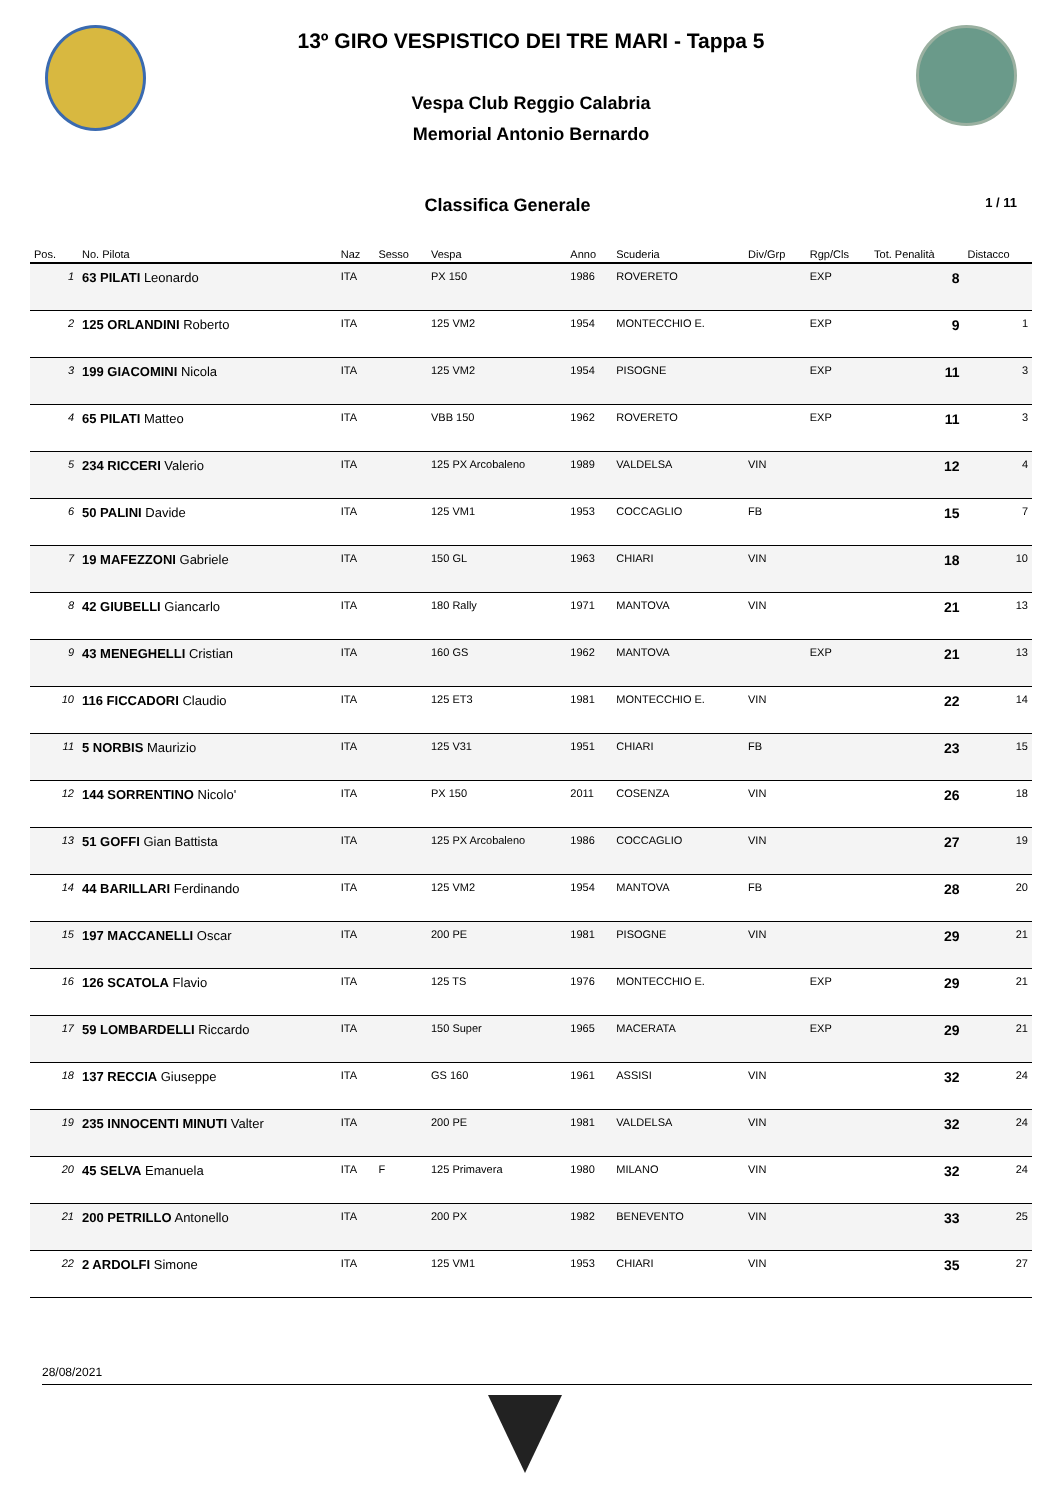13º GIRO VESPISTICO DEI TRE MARI - Tappa 5
Vespa Club Reggio Calabria
Memorial Antonio Bernardo
Classifica Generale
1 / 11
| Pos. | No. Pilota | Naz | Sesso | Vespa | Anno | Scuderia | Div/Grp | Rgp/Cls | Tot. Penalità | Distacco |
| --- | --- | --- | --- | --- | --- | --- | --- | --- | --- | --- |
| 1 | 63 PILATI Leonardo | ITA | | PX 150 | 1986 | ROVERETO | | EXP | 8 | |
| 2 | 125 ORLANDINI Roberto | ITA | | 125 VM2 | 1954 | MONTECCHIO E. | | EXP | 9 | 1 |
| 3 | 199 GIACOMINI Nicola | ITA | | 125 VM2 | 1954 | PISOGNE | | EXP | 11 | 3 |
| 4 | 65 PILATI Matteo | ITA | | VBB 150 | 1962 | ROVERETO | | EXP | 11 | 3 |
| 5 | 234 RICCERI Valerio | ITA | | 125 PX Arcobaleno | 1989 | VALDELSA | VIN | | 12 | 4 |
| 6 | 50 PALINI Davide | ITA | | 125 VM1 | 1953 | COCCAGLIO | FB | | 15 | 7 |
| 7 | 19 MAFEZZONI Gabriele | ITA | | 150 GL | 1963 | CHIARI | VIN | | 18 | 10 |
| 8 | 42 GIUBELLI Giancarlo | ITA | | 180 Rally | 1971 | MANTOVA | VIN | | 21 | 13 |
| 9 | 43 MENEGHELLI Cristian | ITA | | 160 GS | 1962 | MANTOVA | | EXP | 21 | 13 |
| 10 | 116 FICCADORI Claudio | ITA | | 125 ET3 | 1981 | MONTECCHIO E. | VIN | | 22 | 14 |
| 11 | 5 NORBIS Maurizio | ITA | | 125 V31 | 1951 | CHIARI | FB | | 23 | 15 |
| 12 | 144 SORRENTINO Nicolo' | ITA | | PX 150 | 2011 | COSENZA | VIN | | 26 | 18 |
| 13 | 51 GOFFI Gian Battista | ITA | | 125 PX Arcobaleno | 1986 | COCCAGLIO | VIN | | 27 | 19 |
| 14 | 44 BARILLARI Ferdinando | ITA | | 125 VM2 | 1954 | MANTOVA | FB | | 28 | 20 |
| 15 | 197 MACCANELLI Oscar | ITA | | 200 PE | 1981 | PISOGNE | VIN | | 29 | 21 |
| 16 | 126 SCATOLA Flavio | ITA | | 125 TS | 1976 | MONTECCHIO E. | | EXP | 29 | 21 |
| 17 | 59 LOMBARDELLI Riccardo | ITA | | 150 Super | 1965 | MACERATA | | EXP | 29 | 21 |
| 18 | 137 RECCIA Giuseppe | ITA | | GS 160 | 1961 | ASSISI | VIN | | 32 | 24 |
| 19 | 235 INNOCENTI MINUTI Valter | ITA | | 200 PE | 1981 | VALDELSA | VIN | | 32 | 24 |
| 20 | 45 SELVA Emanuela | ITA | F | 125 Primavera | 1980 | MILANO | VIN | | 32 | 24 |
| 21 | 200 PETRILLO Antonello | ITA | | 200 PX | 1982 | BENEVENTO | VIN | | 33 | 25 |
| 22 | 2 ARDOLFI Simone | ITA | | 125 VM1 | 1953 | CHIARI | VIN | | 35 | 27 |
28/08/2021